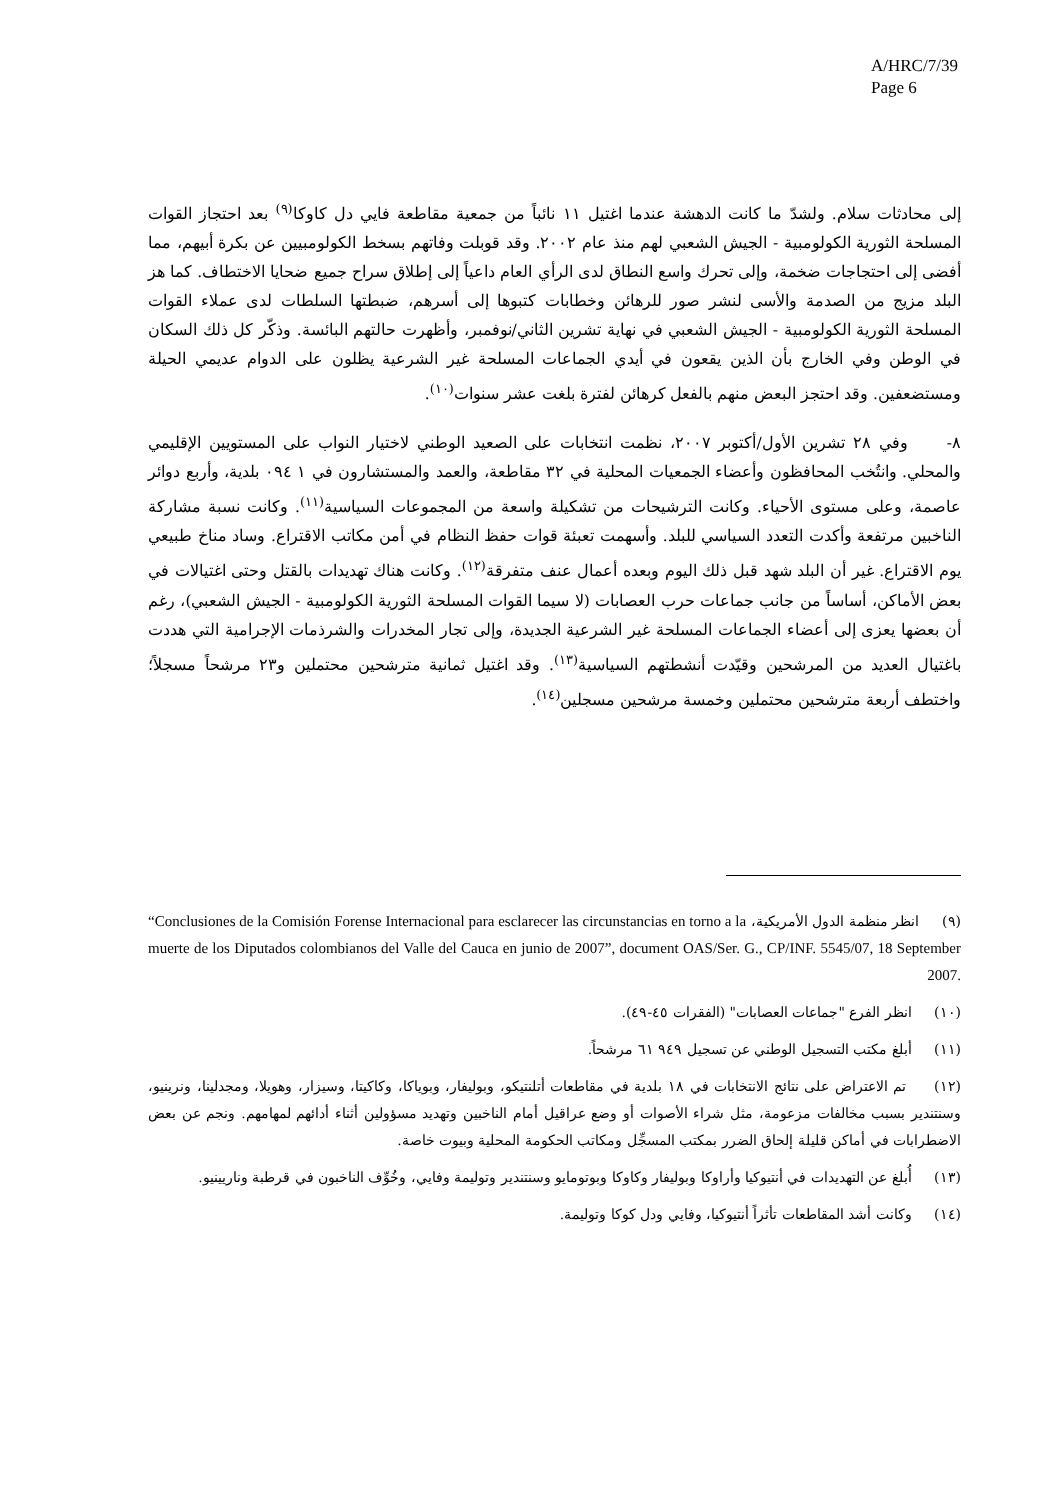A/HRC/7/39
Page 6
إلى محادثات سلام. ولشدّ ما كانت الدهشة عندما اغتيل ١١ نائباً من جمعية مقاطعة فايي دل كاوكا<sup>(٩)</sup> بعد احتجاز القوات المسلحة الثورية الكولومبية - الجيش الشعبي لهم منذ عام ٢٠٠٢. وقد قوبلت وفاتهم بسخط الكولومبيين عن بكرة أبيهم، مما أفضى إلى احتجاجات ضخمة، وإلى تحرك واسع النطاق لدى الرأي العام داعياً إلى إطلاق سراح جميع ضحايا الاختطاف. كما هز البلد مزيج من الصدمة والأسى لنشر صور للرهائن وخطابات كتبوها إلى أسرهم، ضبطتها السلطات لدى عملاء القوات المسلحة الثورية الكولومبية - الجيش الشعبي في نهاية تشرين الثاني/نوفمبر، وأظهرت حالتهم البائسة. وذكّر كل ذلك السكان في الوطن وفي الخارج بأن الذين يقعون في أيدي الجماعات المسلحة غير الشرعية يظلون على الدوام عديمي الحيلة ومستضعفين. وقد احتجز البعض منهم بالفعل كرهائن لفترة بلغت عشر سنوات<sup>(١٠)</sup>.
٨- وفي ٢٨ تشرين الأول/أكتوبر ٢٠٠٧، نظمت انتخابات على الصعيد الوطني لاختيار النواب على المستويين الإقليمي والمحلي. وانتُخب المحافظون وأعضاء الجمعيات المحلية في ٣٢ مقاطعة، والعمد والمستشارون في ١ ٠٩٤ بلدية، وأربع دوائر عاصمة، وعلى مستوى الأحياء. وكانت الترشيحات من تشكيلة واسعة من المجموعات السياسية<sup>(١١)</sup>. وكانت نسبة مشاركة الناخبين مرتفعة وأكدت التعدد السياسي للبلد. وأسهمت تعبئة قوات حفظ النظام في أمن مكاتب الاقتراع. وساد مناخ طبيعي يوم الاقتراع. غير أن البلد شهد قبل ذلك اليوم وبعده أعمال عنف متفرقة<sup>(١٢)</sup>. وكانت هناك تهديدات بالقتل وحتى اغتيالات في بعض الأماكن، أساساً من جانب جماعات حرب العصابات (لا سيما القوات المسلحة الثورية الكولومبية - الجيش الشعبي)، رغم أن بعضها يعزى إلى أعضاء الجماعات المسلحة غير الشرعية الجديدة، وإلى تجار المخدرات والشرذمات الإجرامية التي هددت باغتيال العديد من المرشحين وقيّدت أنشطتهم السياسية<sup>(١٣)</sup>. وقد اغتيل ثمانية مترشحين محتملين و٢٣ مرشحاً مسجلاً؛ واختطف أربعة مترشحين محتملين وخمسة مرشحين مسجلين<sup>(١٤)</sup>.
(٩) انظر منظمة الدول الأمريكية، “Conclusiones de la Comisión Forense Internacional para esclarecer las circunstancias en torno a la muerte de los Diputados colombianos del Valle del Cauca en junio de 2007”, document OAS/Ser. G., CP/INF. 5545/07, 18 September 2007.
(١٠) انظر الفرع "جماعات العصابات" (الفقرات ٤٥-٤٩).
(١١) أبلغ مكتب التسجيل الوطني عن تسجيل ٩٤٩ ٦١ مرشحاً.
(١٢) تم الاعتراض على نتائج الانتخابات في ١٨ بلدية في مقاطعات أتلنتيكو، وبوليفار، وبوياكا، وكاكيتا، وسيزار، وهويلا، ومجدلينا، ونرينيو، وسنتندير بسبب مخالفات مزعومة، مثل شراء الأصوات أو وضع عراقيل أمام الناخبين وتهديد مسؤولين أثناء أدائهم لمهامهم. ونجم عن بعض الاضطرابات في أماكن قليلة إلحاق الضرر بمكتب المسجِّل ومكاتب الحكومة المحلية وبيوت خاصة.
(١٣) أُبلغ عن التهديدات في أنتيوكيا وأراوكا وبوليفار وكاوكا وبوتومايو وسنتندير وتوليمة وفايي، وخُوِّف الناخبون في قرطبة وناريينيو.
(١٤) وكانت أشد المقاطعات تأثراً أنتيوكيا، وفايي ودل كوكا وتوليمة.